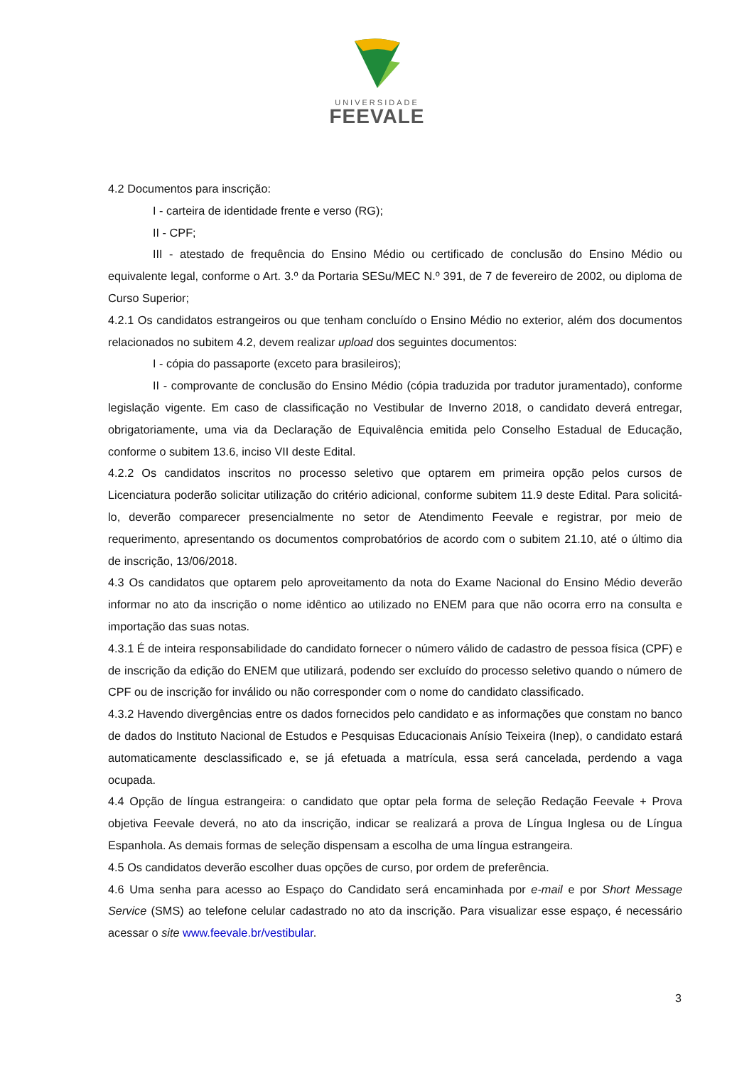UNIVERSIDADE
FEEVALE
4.2 Documentos para inscrição:
I - carteira de identidade frente e verso (RG);
II - CPF;
III - atestado de frequência do Ensino Médio ou certificado de conclusão do Ensino Médio ou equivalente legal, conforme o Art. 3.º da Portaria SESu/MEC N.º 391, de 7 de fevereiro de 2002, ou diploma de Curso Superior;
4.2.1 Os candidatos estrangeiros ou que tenham concluído o Ensino Médio no exterior, além dos documentos relacionados no subitem 4.2, devem realizar upload dos seguintes documentos:
I - cópia do passaporte (exceto para brasileiros);
II - comprovante de conclusão do Ensino Médio (cópia traduzida por tradutor juramentado), conforme legislação vigente. Em caso de classificação no Vestibular de Inverno 2018, o candidato deverá entregar, obrigatoriamente, uma via da Declaração de Equivalência emitida pelo Conselho Estadual de Educação, conforme o subitem 13.6, inciso VII deste Edital.
4.2.2 Os candidatos inscritos no processo seletivo que optarem em primeira opção pelos cursos de Licenciatura poderão solicitar utilização do critério adicional, conforme subitem 11.9 deste Edital. Para solicitá-lo, deverão comparecer presencialmente no setor de Atendimento Feevale e registrar, por meio de requerimento, apresentando os documentos comprobatórios de acordo com o subitem 21.10, até o último dia de inscrição, 13/06/2018.
4.3 Os candidatos que optarem pelo aproveitamento da nota do Exame Nacional do Ensino Médio deverão informar no ato da inscrição o nome idêntico ao utilizado no ENEM para que não ocorra erro na consulta e importação das suas notas.
4.3.1 É de inteira responsabilidade do candidato fornecer o número válido de cadastro de pessoa física (CPF) e de inscrição da edição do ENEM que utilizará, podendo ser excluído do processo seletivo quando o número de CPF ou de inscrição for inválido ou não corresponder com o nome do candidato classificado.
4.3.2 Havendo divergências entre os dados fornecidos pelo candidato e as informações que constam no banco de dados do Instituto Nacional de Estudos e Pesquisas Educacionais Anísio Teixeira (Inep), o candidato estará automaticamente desclassificado e, se já efetuada a matrícula, essa será cancelada, perdendo a vaga ocupada.
4.4 Opção de língua estrangeira: o candidato que optar pela forma de seleção Redação Feevale + Prova objetiva Feevale deverá, no ato da inscrição, indicar se realizará a prova de Língua Inglesa ou de Língua Espanhola. As demais formas de seleção dispensam a escolha de uma língua estrangeira.
4.5 Os candidatos deverão escolher duas opções de curso, por ordem de preferência.
4.6 Uma senha para acesso ao Espaço do Candidato será encaminhada por e-mail e por Short Message Service (SMS) ao telefone celular cadastrado no ato da inscrição. Para visualizar esse espaço, é necessário acessar o site www.feevale.br/vestibular.
3